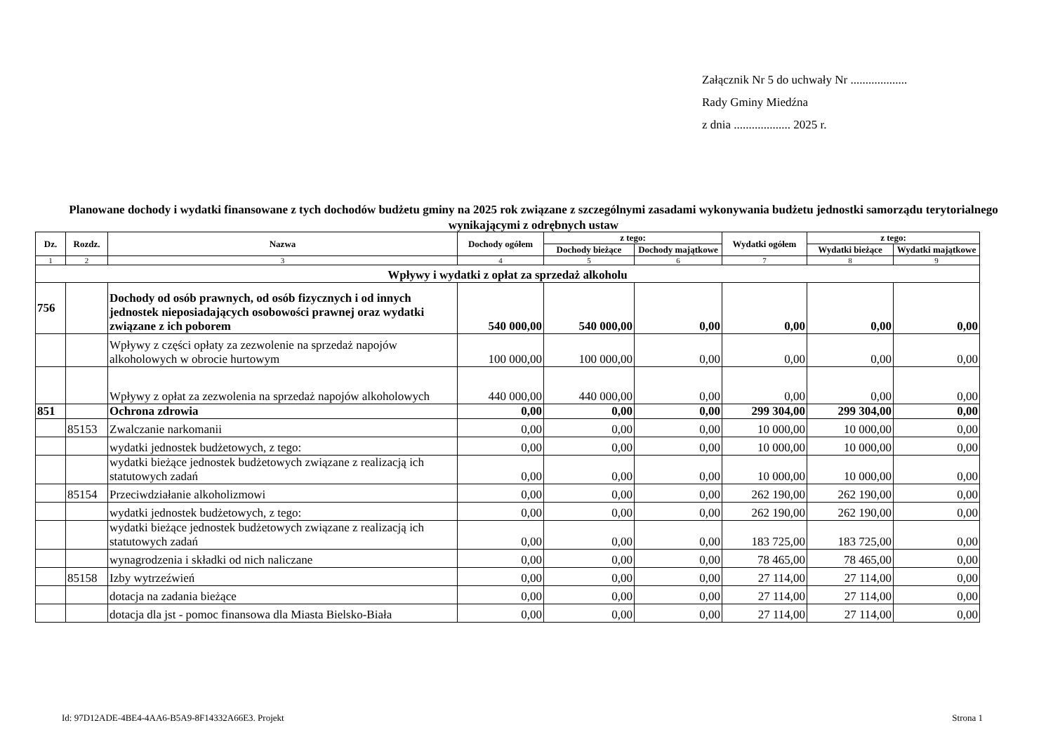Załącznik Nr 5 do uchwały Nr ...................
Rady Gminy Miedźna
z dnia ................... 2025 r.
Planowane dochody i wydatki finansowane z tych dochodów budżetu gminy na 2025 rok związane z szczególnymi zasadami wykonywania budżetu jednostki samorządu terytorialnego wynikającymi z odrębnych ustaw
| Dz. | Rozdz. | Nazwa | Dochody ogółem | z tego: | | Wydatki ogółem | z tego: | |
| --- | --- | --- | --- | --- | --- | --- | --- | --- |
| | | | | Dochody bieżące | Dochody majątkowe | | Wydatki bieżące | Wydatki majątkowe |
| 1 | 2 | 3 | 4 | 5 | 6 | 7 | 8 | 9 |
| Wpływy i wydatki z opłat za sprzedaż alkoholu | | | | | | | | |
| 756 | | Dochody od osób prawnych, od osób fizycznych i od innych jednostek nieposiadających osobowości prawnej oraz wydatki związane z ich poborem | 540 000,00 | 540 000,00 | 0,00 | 0,00 | 0,00 | 0,00 |
| | | Wpływy z części opłaty za zezwolenie na sprzedaż napojów alkoholowych w obrocie hurtowym | 100 000,00 | 100 000,00 | 0,00 | 0,00 | 0,00 | 0,00 |
| | | Wpływy z opłat za zezwolenia na sprzedaż napojów alkoholowych | 440 000,00 | 440 000,00 | 0,00 | 0,00 | 0,00 | 0,00 |
| 851 | | Ochrona zdrowia | 0,00 | 0,00 | 0,00 | 299 304,00 | 299 304,00 | 0,00 |
| | 85153 | Zwalczanie narkomanii | 0,00 | 0,00 | 0,00 | 10 000,00 | 10 000,00 | 0,00 |
| | | wydatki jednostek budżetowych, z tego: | 0,00 | 0,00 | 0,00 | 10 000,00 | 10 000,00 | 0,00 |
| | | wydatki bieżące jednostek budżetowych związane z realizacją ich statutowych zadań | 0,00 | 0,00 | 0,00 | 10 000,00 | 10 000,00 | 0,00 |
| | 85154 | Przeciwdziałanie alkoholizmowi | 0,00 | 0,00 | 0,00 | 262 190,00 | 262 190,00 | 0,00 |
| | | wydatki jednostek budżetowych, z tego: | 0,00 | 0,00 | 0,00 | 262 190,00 | 262 190,00 | 0,00 |
| | | wydatki bieżące jednostek budżetowych związane z realizacją ich statutowych zadań | 0,00 | 0,00 | 0,00 | 183 725,00 | 183 725,00 | 0,00 |
| | | wynagrodzenia i składki od nich naliczane | 0,00 | 0,00 | 0,00 | 78 465,00 | 78 465,00 | 0,00 |
| | 85158 | Izby wytrzeźwień | 0,00 | 0,00 | 0,00 | 27 114,00 | 27 114,00 | 0,00 |
| | | dotacja na zadania bieżące | 0,00 | 0,00 | 0,00 | 27 114,00 | 27 114,00 | 0,00 |
| | | dotacja dla jst - pomoc finansowa dla Miasta Bielsko-Biała | 0,00 | 0,00 | 0,00 | 27 114,00 | 27 114,00 | 0,00 |
Id: 97D12ADE-4BE4-4AA6-B5A9-8F14332A66E3. Projekt
Strona 1